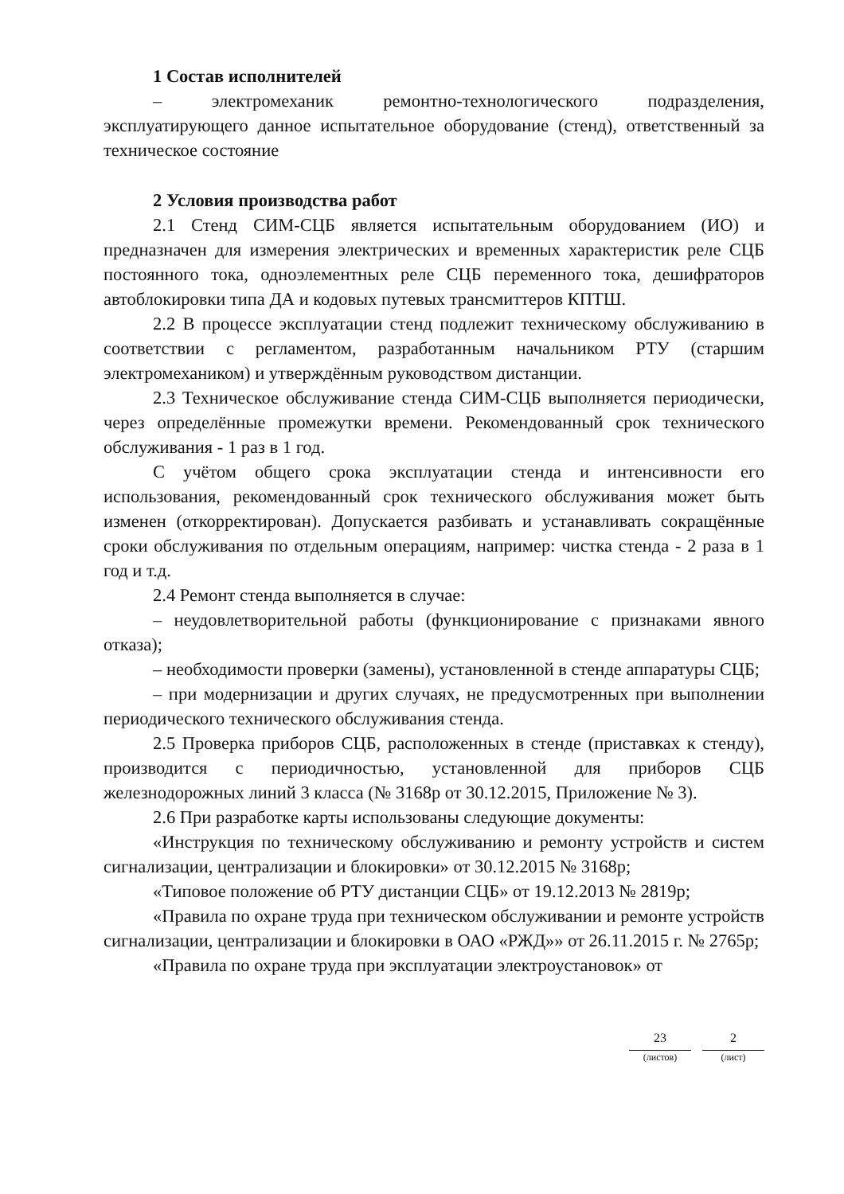1 Состав исполнителей
– электромеханик ремонтно-технологического подразделения, эксплуатирующего данное испытательное оборудование (стенд), ответственный за техническое состояние
2 Условия производства работ
2.1 Стенд СИМ-СЦБ является испытательным оборудованием (ИО) и предназначен для измерения электрических и временных характеристик реле СЦБ постоянного тока, одноэлементных реле СЦБ переменного тока, дешифраторов автоблокировки типа ДА и кодовых путевых трансмиттеров КПТШ.
2.2 В процессе эксплуатации стенд подлежит техническому обслуживанию в соответствии с регламентом, разработанным начальником РТУ (старшим электромехаником) и утверждённым руководством дистанции.
2.3 Техническое обслуживание стенда СИМ-СЦБ выполняется периодически, через определённые промежутки времени. Рекомендованный срок технического обслуживания - 1 раз в 1 год.
С учётом общего срока эксплуатации стенда и интенсивности его использования, рекомендованный срок технического обслуживания может быть изменен (откорректирован). Допускается разбивать и устанавливать сокращённые сроки обслуживания по отдельным операциям, например: чистка стенда - 2 раза в 1 год и т.д.
2.4 Ремонт стенда выполняется в случае:
– неудовлетворительной работы (функционирование с признаками явного отказа);
– необходимости проверки (замены), установленной в стенде аппаратуры СЦБ;
– при модернизации и других случаях, не предусмотренных при выполнении периодического технического обслуживания стенда.
2.5 Проверка приборов СЦБ, расположенных в стенде (приставках к стенду), производится с периодичностью, установленной для приборов СЦБ железнодорожных линий 3 класса (№ 3168р от 30.12.2015, Приложение № 3).
2.6 При разработке карты использованы следующие документы:
«Инструкция по техническому обслуживанию и ремонту устройств и систем сигнализации, централизации и блокировки» от 30.12.2015 № 3168р;
«Типовое положение об РТУ дистанции СЦБ» от 19.12.2013 № 2819р;
«Правила по охране труда при техническом обслуживании и ремонте устройств сигнализации, централизации и блокировки в ОАО «РЖД»» от 26.11.2015 г. № 2765р;
«Правила по охране труда при эксплуатации электроустановок» от
23
(листов)
2
(лист)